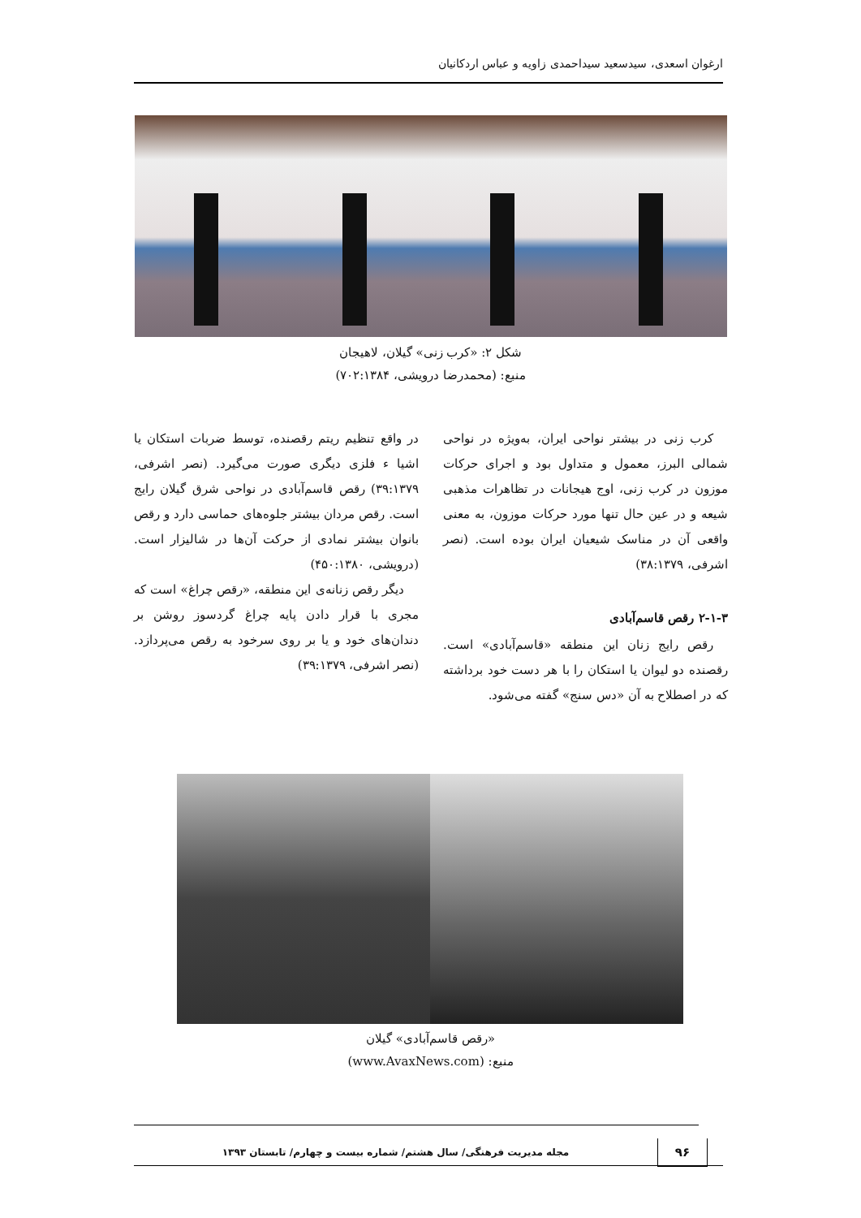ارغوان اسعدی، سیدسعید سیداحمدی زاویه و عباس اردکانیان
شکل ۲: «کرب زنی» گیلان، لاهیجان
منبع: (محمدرضا درویشی، ۷۰۲:۱۳۸۴)
کرب زنی در بیشتر نواحی ایران، به‌ویژه در نواحی شمالی البرز، معمول و متداول بود و اجرای حرکات موزون در کرب زنی، اوج هیجانات در تظاهرات مذهبی شیعه و در عین حال تنها مورد حرکات موزون، به معنی واقعی آن در مناسک شیعیان ایران بوده است. (نصر اشرفی، ۳۸:۱۳۷۹)
۲-۱-۳ رقص قاسم‌آبادی
رقص رایج زنان این منطقه «قاسم‌آبادی» است. رقصنده دو لیوان یا استکان را با هر دست خود برداشته که در اصطلاح به آن «دس سنج» گفته می‌شود.
در واقع تنظیم ریتم رقصنده، توسط ضربات استکان یا اشیا ء فلزی دیگری صورت می‌گیرد. (نصر اشرفی، ۳۹:۱۳۷۹) رقص قاسم‌آبادی در نواحی شرق گیلان رایج است. رقص مردان بیشتر جلوه‌های حماسی دارد و رقص بانوان بیشتر نمادی از حرکت آن‌ها در شالیزار است. (درویشی، ۴۵۰:۱۳۸۰)
دیگر رقص زنانه‌ی این منطقه، «رقص چراغ» است که مجری با قرار دادن پایه چراغ گردسوز روشن بر دندان‌های خود و یا بر روی سرخود به رقص می‌پردازد. (نصر اشرفی، ۳۹:۱۳۷۹)
«رقص قاسم‌آبادی» گیلان
منبع: (www.AvaxNews.com)
۹۶
مجله مدیریت فرهنگی/ سال هشتم/ شماره بیست و چهارم/ تابستان ۱۳۹۳